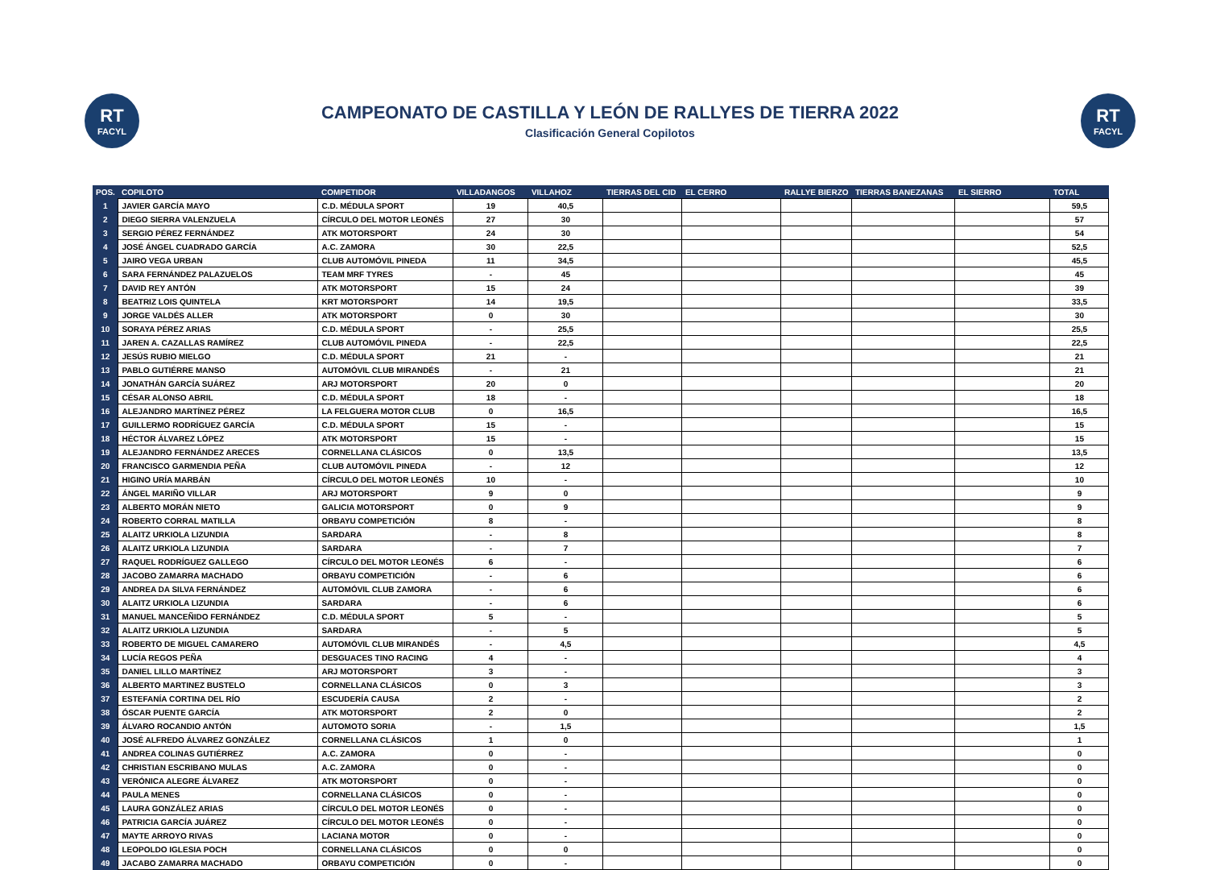RT
FACYL
CAMPEONATO DE CASTILLA Y LEÓN DE RALLYES DE TIERRA 2022
Clasificación General Copilotos
RT
FACYL
| POS. | COPILOTO | COMPETIDOR | VILLADANGOS | VILLAHOZ | TIERRAS DEL CID | EL CERRO | RALLYE BIERZO | TIERRAS BANEZANAS | EL SIERRO | TOTAL |
| --- | --- | --- | --- | --- | --- | --- | --- | --- | --- | --- |
| 1 | JAVIER GARCÍA MAYO | C.D. MÉDULA SPORT | 19 | 40,5 | | | | | | 59,5 |
| 2 | DIEGO SIERRA VALENZUELA | CÍRCULO DEL MOTOR LEONÉS | 27 | 30 | | | | | | 57 |
| 3 | SERGIO PÉREZ FERNÁNDEZ | ATK MOTORSPORT | 24 | 30 | | | | | | 54 |
| 4 | JOSÉ ÁNGEL CUADRADO GARCÍA | A.C. ZAMORA | 30 | 22,5 | | | | | | 52,5 |
| 5 | JAIRO VEGA URBAN | CLUB AUTOMÓVIL PINEDA | 11 | 34,5 | | | | | | 45,5 |
| 6 | SARA FERNÁNDEZ PALAZUELOS | TEAM MRF TYRES | - | 45 | | | | | | 45 |
| 7 | DAVID REY ANTÓN | ATK MOTORSPORT | 15 | 24 | | | | | | 39 |
| 8 | BEATRIZ LOIS QUINTELA | KRT MOTORSPORT | 14 | 19,5 | | | | | | 33,5 |
| 9 | JORGE VALDÉS ALLER | ATK MOTORSPORT | 0 | 30 | | | | | | 30 |
| 10 | SORAYA PÉREZ ARIAS | C.D. MÉDULA SPORT | - | 25,5 | | | | | | 25,5 |
| 11 | JAREN A. CAZALLAS RAMÍREZ | CLUB AUTOMÓVIL PINEDA | - | 22,5 | | | | | | 22,5 |
| 12 | JESÚS RUBIO MIELGO | C.D. MÉDULA SPORT | 21 | - | | | | | | 21 |
| 13 | PABLO GUTIÉRRE MANSO | AUTOMÓVIL CLUB MIRANDÉS | - | 21 | | | | | | 21 |
| 14 | JONATHÁN GARCÍA SUÁREZ | ARJ MOTORSPORT | 20 | 0 | | | | | | 20 |
| 15 | CÉSAR ALONSO ABRIL | C.D. MÉDULA SPORT | 18 | - | | | | | | 18 |
| 16 | ALEJANDRO MARTÍNEZ PÉREZ | LA FELGUERA MOTOR CLUB | 0 | 16,5 | | | | | | 16,5 |
| 17 | GUILLERMO RODRÍGUEZ GARCÍA | C.D. MÉDULA SPORT | 15 | - | | | | | | 15 |
| 18 | HÉCTOR ÁLVAREZ LÓPEZ | ATK MOTORSPORT | 15 | - | | | | | | 15 |
| 19 | ALEJANDRO FERNÁNDEZ ARECES | CORNELLANA CLÁSICOS | 0 | 13,5 | | | | | | 13,5 |
| 20 | FRANCISCO GARMENDIA PEÑA | CLUB AUTOMÓVIL PINEDA | - | 12 | | | | | | 12 |
| 21 | HIGINO URÍA MARBÁN | CÍRCULO DEL MOTOR LEONÉS | 10 | - | | | | | | 10 |
| 22 | ÁNGEL MARIÑO VILLAR | ARJ MOTORSPORT | 9 | 0 | | | | | | 9 |
| 23 | ALBERTO MORÁN NIETO | GALICIA MOTORSPORT | 0 | 9 | | | | | | 9 |
| 24 | ROBERTO CORRAL MATILLA | ORBAYU COMPETICIÓN | 8 | - | | | | | | 8 |
| 25 | ALAITZ URKIOLA LIZUNDIA | SARDARA | - | 8 | | | | | | 8 |
| 26 | ALAITZ URKIOLA LIZUNDIA | SARDARA | - | 7 | | | | | | 7 |
| 27 | RAQUEL RODRÍGUEZ GALLEGO | CÍRCULO DEL MOTOR LEONÉS | 6 | - | | | | | | 6 |
| 28 | JACOBO ZAMARRA MACHADO | ORBAYU COMPETICIÓN | - | 6 | | | | | | 6 |
| 29 | ANDREA DA SILVA FERNÁNDEZ | AUTOMÓVIL CLUB ZAMORA | - | 6 | | | | | | 6 |
| 30 | ALAITZ URKIOLA LIZUNDIA | SARDARA | - | 6 | | | | | | 6 |
| 31 | MANUEL MANCEÑIDO FERNÁNDEZ | C.D. MÉDULA SPORT | 5 | - | | | | | | 5 |
| 32 | ALAITZ URKIOLA LIZUNDIA | SARDARA | - | 5 | | | | | | 5 |
| 33 | ROBERTO DE MIGUEL CAMARERO | AUTOMÓVIL CLUB MIRANDÉS | - | 4,5 | | | | | | 4,5 |
| 34 | LUCÍA REGOS PEÑA | DESGUACES TINO RACING | 4 | - | | | | | | 4 |
| 35 | DANIEL LILLO MARTÍNEZ | ARJ MOTORSPORT | 3 | - | | | | | | 3 |
| 36 | ALBERTO MARTINEZ BUSTELO | CORNELLANA CLÁSICOS | 0 | 3 | | | | | | 3 |
| 37 | ESTEFANÍA CORTINA DEL RÍO | ESCUDERÍA CAUSA | 2 | - | | | | | | 2 |
| 38 | ÓSCAR PUENTE GARCÍA | ATK MOTORSPORT | 2 | 0 | | | | | | 2 |
| 39 | ÁLVARO ROCANDIO ANTÓN | AUTOMOTO SORIA | - | 1,5 | | | | | | 1,5 |
| 40 | JOSÉ ALFREDO ÁLVAREZ GONZÁLEZ | CORNELLANA CLÁSICOS | 1 | 0 | | | | | | 1 |
| 41 | ANDREA COLINAS GUTIÉRREZ | A.C. ZAMORA | 0 | - | | | | | | 0 |
| 42 | CHRISTIAN ESCRIBANO MULAS | A.C. ZAMORA | 0 | - | | | | | | 0 |
| 43 | VERÓNICA ALEGRE ÁLVAREZ | ATK MOTORSPORT | 0 | - | | | | | | 0 |
| 44 | PAULA MENES | CORNELLANA CLÁSICOS | 0 | - | | | | | | 0 |
| 45 | LAURA GONZÁLEZ ARIAS | CÍRCULO DEL MOTOR LEONÉS | 0 | - | | | | | | 0 |
| 46 | PATRICIA GARCÍA JUÁREZ | CÍRCULO DEL MOTOR LEONÉS | 0 | - | | | | | | 0 |
| 47 | MAYTE ARROYO RIVAS | LACIANA MOTOR | 0 | - | | | | | | 0 |
| 48 | LEOPOLDO IGLESIA POCH | CORNELLANA CLÁSICOS | 0 | 0 | | | | | | 0 |
| 49 | JACABO ZAMARRA MACHADO | ORBAYU COMPETICIÓN | 0 | - | | | | | | 0 |